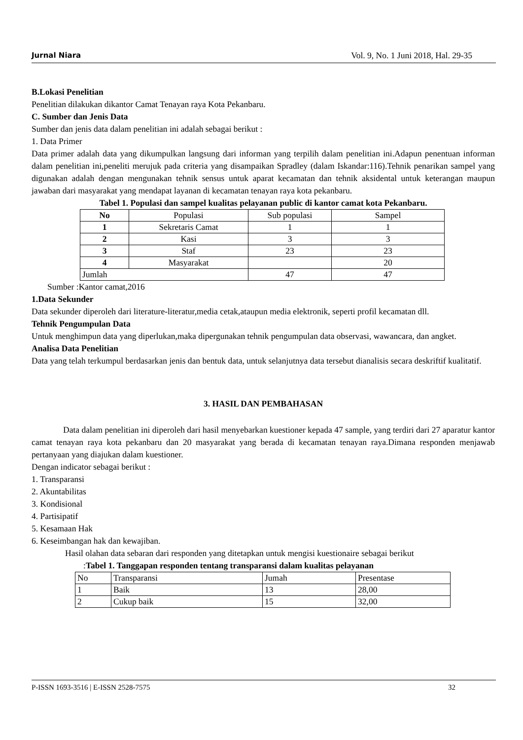Jurnal Niara Vol. 9, No. 1 Juni 2018, Hal. 29-35
B.Lokasi Penelitian
Penelitian dilakukan dikantor Camat Tenayan raya Kota Pekanbaru.
C. Sumber dan Jenis Data
Sumber dan jenis data dalam penelitian ini adalah sebagai berikut :
1. Data Primer
Data primer adalah data yang dikumpulkan langsung dari informan yang terpilih dalam penelitian ini.Adapun penentuan informan dalam penelitian ini,peneliti merujuk pada criteria yang disampaikan Spradley (dalam Iskandar:116).Tehnik penarikan sampel yang digunakan adalah dengan mengunakan tehnik sensus untuk aparat kecamatan dan tehnik aksidental untuk keterangan maupun jawaban dari masyarakat yang mendapat layanan di kecamatan tenayan raya kota pekanbaru.
Tabel 1. Populasi dan sampel kualitas pelayanan public di kantor camat kota Pekanbaru.
| No | Populasi | Sub populasi | Sampel |
| --- | --- | --- | --- |
| 1 | Sekretaris Camat | 1 | 1 |
| 2 | Kasi | 3 | 3 |
| 3 | Staf | 23 | 23 |
| 4 | Masyarakat | | 20 |
| Jumlah | | 47 | 47 |
Sumber :Kantor camat,2016
1.Data Sekunder
Data sekunder diperoleh dari literature-literatur,media cetak,ataupun media elektronik, seperti profil kecamatan dll.
Tehnik Pengumpulan Data
Untuk menghimpun data yang diperlukan,maka dipergunakan tehnik pengumpulan data observasi, wawancara, dan angket.
Analisa Data Penelitian
Data yang telah terkumpul berdasarkan jenis dan bentuk data, untuk selanjutnya data tersebut dianalisis secara deskriftif kualitatif.
3. HASIL DAN PEMBAHASAN
Data dalam penelitian ini diperoleh dari hasil menyebarkan kuestioner kepada 47 sample, yang terdiri dari 27 aparatur kantor camat tenayan raya kota pekanbaru dan 20 masyarakat yang berada di kecamatan tenayan raya.Dimana responden menjawab pertanyaan yang diajukan dalam kuestioner.
Dengan indicator sebagai berikut :
1. Transparansi
2. Akuntabilitas
3. Kondisional
4. Partisipatif
5. Kesamaan Hak
6. Keseimbangan hak dan kewajiban.
Hasil olahan data sebaran dari responden yang ditetapkan untuk mengisi kuestionaire sebagai berikut
:Tabel 1. Tanggapan responden tentang transparansi dalam kualitas pelayanan
| No | Transparansi | Jumah | Presentase |
| 1 | Baik | 13 | 28,00 |
| 2 | Cukup baik | 15 | 32,00 |
P-ISSN 1693-3516 | E-ISSN 2528-7575 32